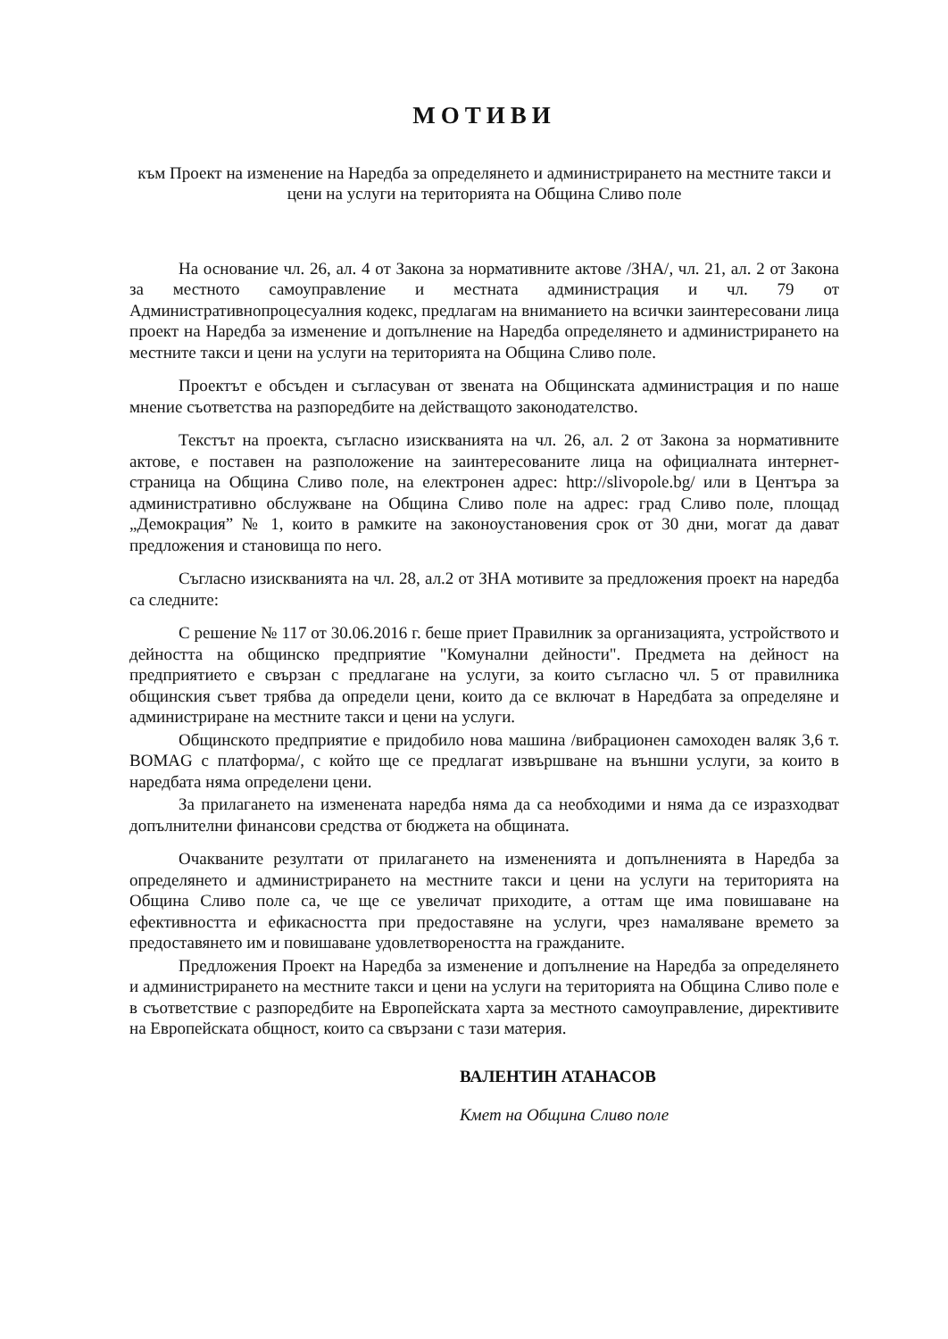МОТИВИ
към Проект на изменение на Наредба за определянето и администрирането на местните такси и цени на услуги на територията на Община Сливо поле
На основание чл. 26, ал. 4 от Закона за нормативните актове /ЗНА/, чл. 21, ал. 2 от Закона за местното самоуправление и местната администрация и чл. 79 от Административнопроцесуалния кодекс, предлагам на вниманието на всички заинтересовани лица проект на Наредба за изменение и допълнение на Наредба определянето и администрирането на местните такси и цени на услуги на територията на Община Сливо поле.
Проектът е обсъден и съгласуван от звената на Общинската администрация и по наше мнение съответства на разпоредбите на действащото законодателство.
Текстът на проекта, съгласно изискванията на чл. 26, ал. 2 от Закона за нормативните актове, е поставен на разположение на заинтересованите лица на официалната интернет-страница на Община Сливо поле, на електронен адрес: http://slivopole.bg/ или в Центъра за административно обслужване на Община Сливо поле на адрес: град Сливо поле, площад „Демокрация” № 1, които в рамките на законоустановения срок от 30 дни, могат да дават предложения и становища по него.
Съгласно изискванията на чл. 28, ал.2 от ЗНА мотивите за предложения проект на наредба са следните:
С решение № 117 от 30.06.2016 г. беше приет Правилник за организацията, устройството и дейността на общинско предприятие "Комунални дейности". Предмета на дейност на предприятието е свързан с предлагане на услуги, за които съгласно чл. 5 от правилника общинския съвет трябва да определи цени, които да се включат в Наредбата за определяне и администриране на местните такси и цени на услуги.
Общинското предприятие е придобило нова машина /вибрационен самоходен валяк 3,6 т. BOMAG с платформа/, с който ще се предлагат извършване на външни услуги, за които в наредбата няма определени цени.
За прилагането на изменената наредба няма да са необходими и няма да се изразходват допълнителни финансови средства от бюджета на общината.
Очакваните резултати от прилагането на измененията и допълненията в Наредба за определянето и администрирането на местните такси и цени на услуги на територията на Община Сливо поле са, че ще се увеличат приходите, а оттам ще има повишаване на ефективността и ефикасността при предоставяне на услуги, чрез намаляване времето за предоставянето им и повишаване удовлетвореността на гражданите.
Предложения Проект на Наредба за изменение и допълнение на Наредба за определянето и администрирането на местните такси и цени на услуги на територията на Община Сливо поле е в съответствие с разпоредбите на Европейската харта за местното самоуправление, директивите на Европейската общност, които са свързани с тази материя.
ВАЛЕНТИН АТАНАСОВ
Кмет на Община Сливо поле